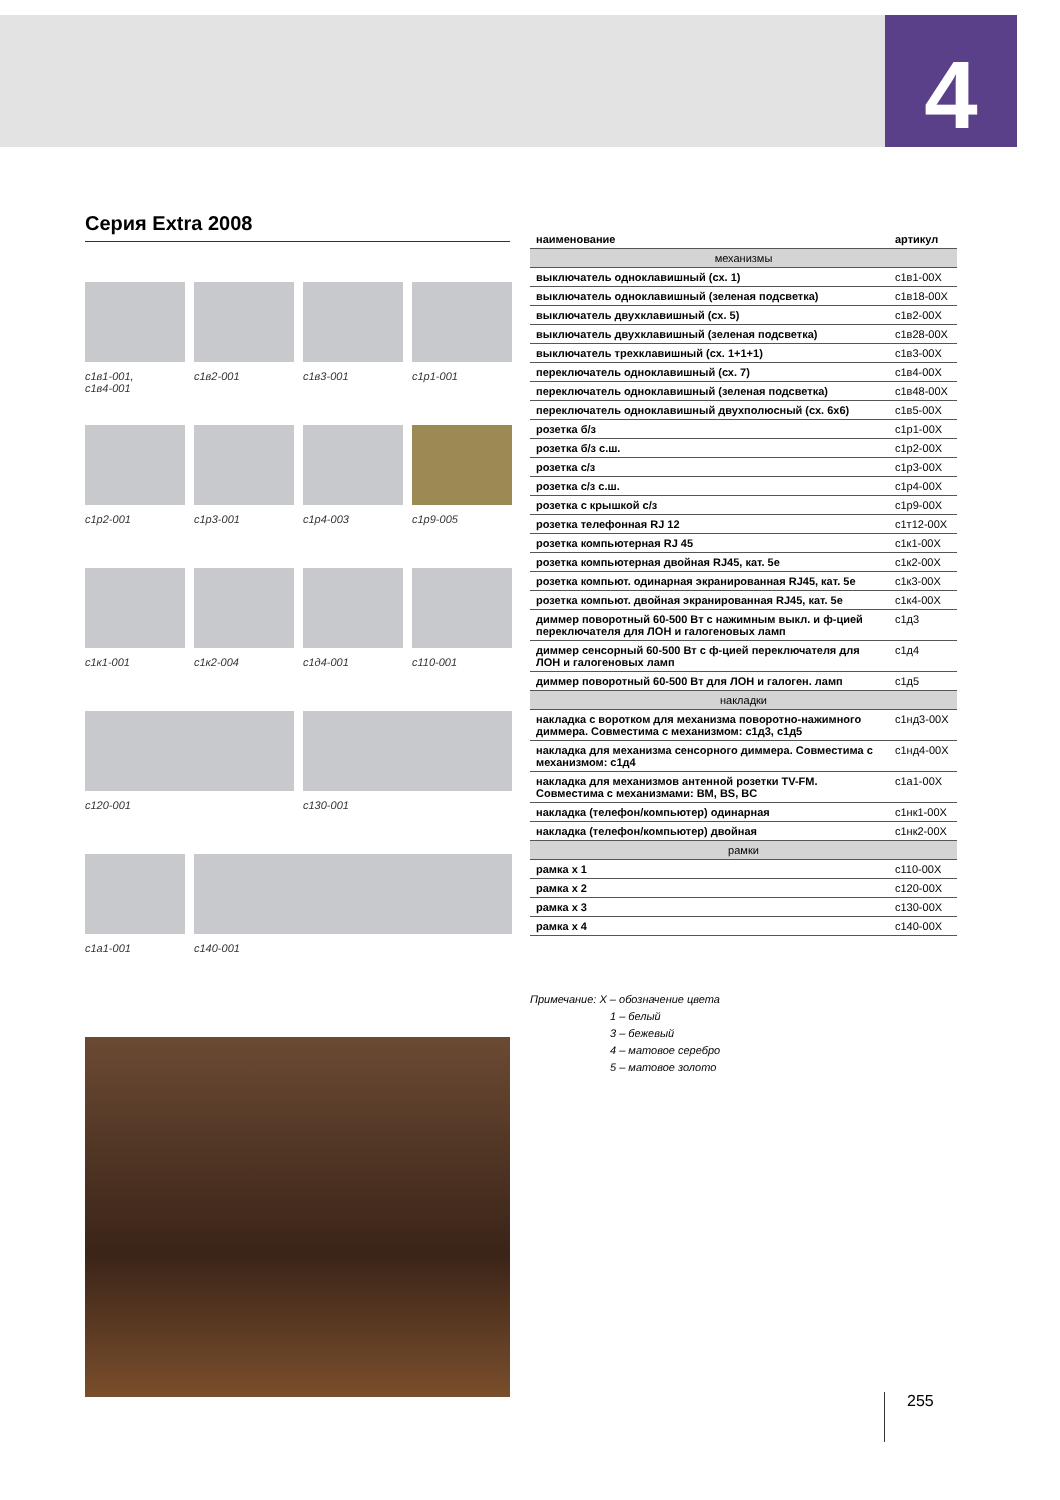4
Серия Extra 2008
с1в1-001,
с1в4-001
с1в2-001
с1в3-001
с1р1-001
с1р2-001
с1р3-001
с1р4-003
с1р9-005
с1к1-001
с1к2-004
с1д4-001
с110-001
с120-001
с130-001
с1а1-001
с140-001
| наименование | артикул |
| --- | --- |
| механизмы | |
| выключатель одноклавишный (сх. 1) | с1в1-00Х |
| выключатель одноклавишный (зеленая подсветка) | с1в18-00Х |
| выключатель двухклавишный (сх. 5) | с1в2-00Х |
| выключатель двухклавишный (зеленая подсветка) | с1в28-00Х |
| выключатель трехклавишный (сх. 1+1+1) | с1в3-00Х |
| переключатель одноклавишный (сх. 7) | с1в4-00Х |
| переключатель одноклавишный (зеленая подсветка) | с1в48-00Х |
| переключатель одноклавишный двухполюсный (сх. 6х6) | с1в5-00Х |
| розетка б/з | с1р1-00Х |
| розетка б/з с.ш. | с1р2-00Х |
| розетка с/з | с1р3-00Х |
| розетка с/з с.ш. | с1р4-00Х |
| розетка с крышкой с/з | с1р9-00Х |
| розетка телефонная RJ 12 | с1т12-00Х |
| розетка компьютерная RJ 45 | с1к1-00Х |
| розетка компьютерная двойная RJ45, кат. 5е | с1к2-00Х |
| розетка компьют. одинарная экранированная RJ45, кат. 5е | с1к3-00Х |
| розетка компьют. двойная экранированная RJ45, кат. 5е | с1к4-00Х |
| диммер поворотный 60-500 Вт с нажимным выкл. и ф-цией переключателя для ЛОН и галогеновых ламп | с1д3 |
| диммер сенсорный 60-500 Вт с ф-цией переключателя для ЛОН и галогеновых ламп | с1д4 |
| диммер поворотный 60-500 Вт для ЛОН и галоген. ламп | с1д5 |
| накладки | |
| накладка с воротком для механизма поворотно-нажимного диммера. Совместима с механизмом: с1д3, с1д5 | с1нд3-00Х |
| накладка для механизма сенсорного диммера. Совместима с механизмом: с1д4 | с1нд4-00Х |
| накладка для механизмов антенной розетки TV-FM. Совместима с механизмами: BM, BS, BC | с1а1-00Х |
| накладка (телефон/компьютер) одинарная | с1нк1-00Х |
| накладка (телефон/компьютер) двойная | с1нк2-00Х |
| рамки | |
| рамка х 1 | с110-00Х |
| рамка х 2 | с120-00Х |
| рамка х 3 | с130-00Х |
| рамка х 4 | с140-00Х |
Примечание: Х – обозначение цвета
1 – белый
3 – бежевый
4 – матовое серебро
5 – матовое золото
255